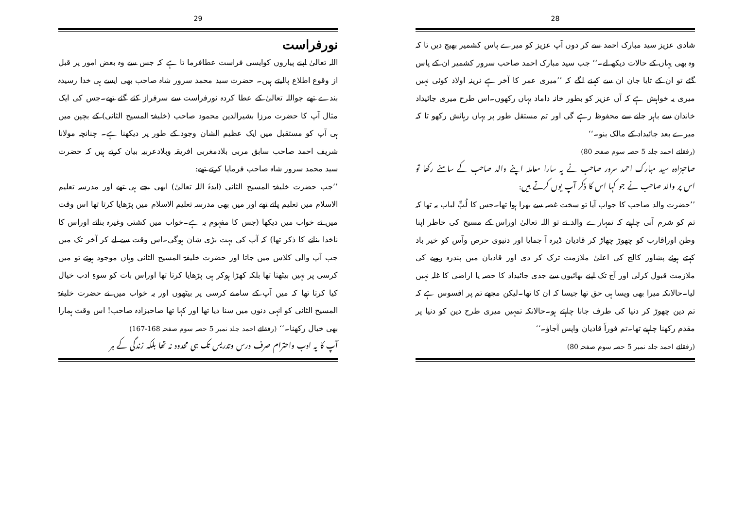29
نورفراست
اللہ تعالیٰ اپنے پیاروں کوایسی فراست عطافرما تا ہے کہ جس سے وہ بعض امور پر قبل از وقوع اطلاع پالیتے ہیں۔ حضرت سید محمد سرور شاہ صاحب بھی ایسے ہی خدا رسیدہ بندے تھے جواللہ تعالیٰ کے عطا کردہ نورفراست سے سرفراز کئے گئے تھے۔جس کی ایک مثال آپ کا حضرت مرزا بشیرالدین محمود صاحب (خلیفۃ المسیح الثانی) کے بچپن میں ہی آپ کو مستقبل میں ایک عظیم الشان وجود کے طور پر دیکھنا ہے۔ چنانچہ مولانا شریف احمد صاحب سابق مربی بلادمغربی افریقہ وبلادعربیہ بیان کرتے ہیں کہ حضرت سید محمد سرور شاہ صاحب فرمایا کرتے تھے:
’’جب حضرت خلیفۃ المسیح الثانی (ایدہٗ اللہ تعالیٰ) ابھی بچے ہی تھے اور مدرسہ تعلیم الاسلام میں تعلیم پاتے تھے اور میں بھی مدرسہ تعلیم الاسلام میں پڑھایا کرتا تھا اس وقت میں نے خواب میں دیکھا (جس کا مفہوم یہ ہے۔خواب میں کشتی وغیرہ بنانے اوراس کا ناخدا بنانے کا ذکر تھا) کہ آپ کی بہت بڑی شان ہوگی۔اس وقت سے لے کر آخر تک میں جب آپ والی کلاس میں جاتا اور حضرت خلیفۃ المسیح الثانی وہاں موجود ہوتے تو میں کرسی پر نہیں بیٹھتا تھا بلکہ کھڑا ہوکر ہی پڑھایا کرتا تھا اوراس بات کو سوءِ ادب خیال کیا کرتا تھا کہ میں آپ کے سامنے کرسی پر بیٹھوں اور یہ خواب میں نے حضرت خلیفۃ المسیح الثانی کو انہی دنوں میں سنا دیا تھا اور کہا تھا صاحبزادہ صاحب! اس وقت ہمارا بھی خیال رکھنا۔‘‘ (رفقائے احمد جلد نمبر 5 حصہ سوم صفحہ 168-167)
آپ کا یہ ادب واحترام صرف درس وتدریس تک ہی محدود نہ تھا بلکہ زندگی کے ہر
28
شادی عزیز سید مبارک احمد سے کر دوں آپ عزیز کو میرے پاس کشمیر بھیج دیں تا کہ وہ بھی یہاں کے حالات دیکھ لے۔‘‘ جب سید مبارک احمد صاحب سرور کشمیر ان کے پاس گئے تو ان کے تایا جان ان سے کہنے لگے کہ ’’میری عمر کا آخر ہے نرینہ اولاد کوئی نہیں میری یہ خواہش ہے کہ آں عزیز کو بطور خانہ داماد یہاں رکھوں۔اس طرح میری جائیداد خاندان سے باہر جانے سے محفوظ رہے گی اور تم مستقل طور پر یہاں رہائش رکھو تا کہ میرے بعد جائیداد کے مالک بنو۔‘‘
(رفقائے احمد جلد 5 حصہ سوم صفحہ 80)
صاحبزادہ سید مبارک احمد سرور صاحب نے یہ سارا معاملہ اپنے والد صاحب کے سامنے رکھا تو اس پر والد صاحب نے جو کہا اس کا ذکر آپ یوں کرتے ہیں:
’’حضرت والد صاحب کا جواب آیا تو سخت غصہ سے بھرا ہوا تھا۔جس کا لُبِّ لباب یہ تھا کہ تم کو شرم آنی چاہیے کہ تمہارے والد نے تو اللہ تعالیٰ اوراس کے مسیح کی خاطر اپنا وطن اوراقارب کو چھوڑ چھاڑ کر قادیان ڈیرہ آ جمایا اور دنیوی حرص وآس کو خیر باد کہتے ہوئے پشاور کالج کی اعلیٰ ملازمت ترک کر دی اور قادیان میں پندرہ روپے کی ملازمت قبول کرلی اور آج تک اپنے بھائیوں سے جدی جائیداد کا حصہ یا اراضی کا غلہ نہیں لیا۔حالانکہ میرا بھی ویسا ہی حق تھا جیسا کہ ان کا تھا۔لیکن مجھے تم پر افسوس ہے کہ تم دین چھوڑ کر دنیا کی طرف جانا چاہتے ہو۔حالانکہ تمہیں میری طرح دین کو دنیا پر مقدم رکھنا چاہیے تھا۔تم فوراً قادیان واپس آجاؤ۔‘‘
(رفقائے احمد جلد نمبر 5 حصہ سوم صفحہ 80)